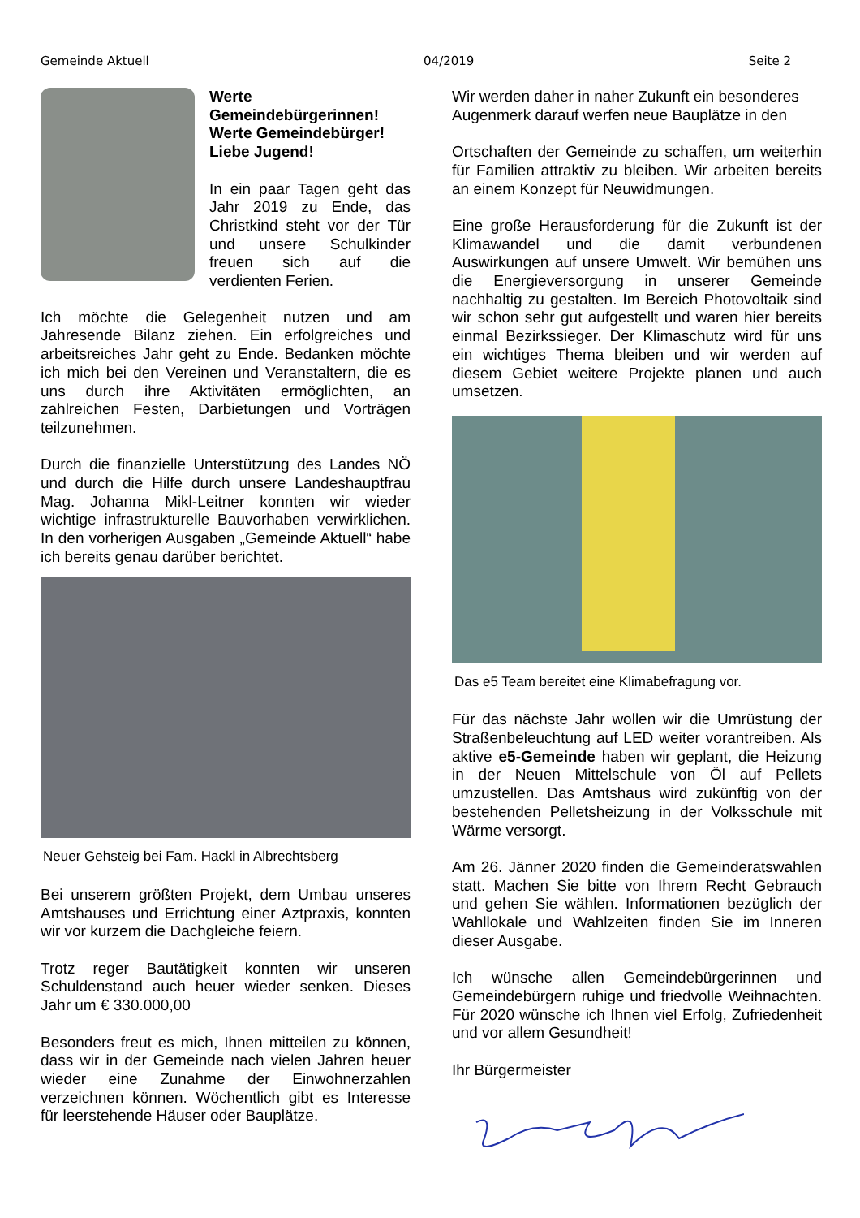Gemeinde Aktuell 04/2019 Seite 2
Werte Gemeindebürgerinnen!
Werte Gemeindebürger!
Liebe Jugend!
In ein paar Tagen geht das Jahr 2019 zu Ende, das Christkind steht vor der Tür und unsere Schulkinder freuen sich auf die verdienten Ferien.
Ich möchte die Gelegenheit nutzen und am Jahresende Bilanz ziehen. Ein erfolgreiches und arbeitsreiches Jahr geht zu Ende. Bedanken möchte ich mich bei den Vereinen und Veranstaltern, die es uns durch ihre Aktivitäten ermöglichten, an zahlreichen Festen, Darbietungen und Vorträgen teilzunehmen.
Durch die finanzielle Unterstützung des Landes NÖ und durch die Hilfe durch unsere Landeshauptfrau Mag. Johanna Mikl-Leitner konnten wir wieder wichtige infrastrukturelle Bauvorhaben verwirklichen. In den vorherigen Ausgaben „Gemeinde Aktuell“ habe ich bereits genau darüber berichtet.
Neuer Gehsteig bei Fam. Hackl in Albrechtsberg
Bei unserem größten Projekt, dem Umbau unseres Amtshauses und Errichtung einer Aztpraxis, konnten wir vor kurzem die Dachgleiche feiern.
Trotz reger Bautätigkeit konnten wir unseren Schuldenstand auch heuer wieder senken. Dieses Jahr um € 330.000,00
Besonders freut es mich, Ihnen mitteilen zu können, dass wir in der Gemeinde nach vielen Jahren heuer wieder eine Zunahme der Einwohnerzahlen verzeichnen können. Wöchentlich gibt es Interesse für leerstehende Häuser oder Bauplätze.
Wir werden daher in naher Zukunft ein besonderes Augenmerk darauf werfen neue Bauplätze in den
Ortschaften der Gemeinde zu schaffen, um weiterhin für Familien attraktiv zu bleiben. Wir arbeiten bereits an einem Konzept für Neuwidmungen.
Eine große Herausforderung für die Zukunft ist der Klimawandel und die damit verbundenen Auswirkungen auf unsere Umwelt. Wir bemühen uns die Energieversorgung in unserer Gemeinde nachhaltig zu gestalten. Im Bereich Photovoltaik sind wir schon sehr gut aufgestellt und waren hier bereits einmal Bezirkssieger. Der Klimaschutz wird für uns ein wichtiges Thema bleiben und wir werden auf diesem Gebiet weitere Projekte planen und auch umsetzen.
Das e5 Team bereitet eine Klimabefragung vor.
Für das nächste Jahr wollen wir die Umrüstung der Straßenbeleuchtung auf LED weiter vorantreiben. Als aktive e5-Gemeinde haben wir geplant, die Heizung in der Neuen Mittelschule von Öl auf Pellets umzustellen. Das Amtshaus wird zukünftig von der bestehenden Pelletsheizung in der Volksschule mit Wärme versorgt.
Am 26. Jänner 2020 finden die Gemeinderatswahlen statt. Machen Sie bitte von Ihrem Recht Gebrauch und gehen Sie wählen. Informationen bezüglich der Wahllokale und Wahlzeiten finden Sie im Inneren dieser Ausgabe.
Ich wünsche allen Gemeindebürgerinnen und Gemeindebürgern ruhige und friedvolle Weihnachten. Für 2020 wünsche ich Ihnen viel Erfolg, Zufriedenheit und vor allem Gesundheit!
Ihr Bürgermeister